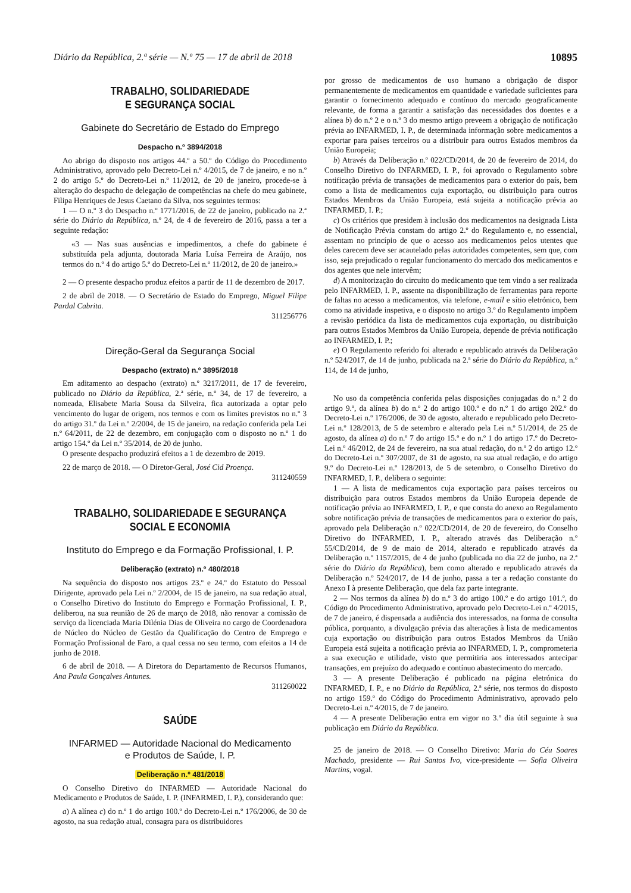Diário da República, 2.ª série — N.º 75 — 17 de abril de 2018 10895
TRABALHO, SOLIDARIEDADE
E SEGURANÇA SOCIAL
Gabinete do Secretário de Estado do Emprego
Despacho n.º 3894/2018
Ao abrigo do disposto nos artigos 44.º a 50.º do Código do Procedimento Administrativo, aprovado pelo Decreto-Lei n.º 4/2015, de 7 de janeiro, e no n.º 2 do artigo 5.º do Decreto-Lei n.º 11/2012, de 20 de janeiro, procede-se à alteração do despacho de delegação de competências na chefe do meu gabinete, Filipa Henriques de Jesus Caetano da Silva, nos seguintes termos:
1 — O n.º 3 do Despacho n.º 1771/2016, de 22 de janeiro, publicado na 2.ª série do Diário da República, n.º 24, de 4 de fevereiro de 2016, passa a ter a seguinte redação:
«3 — Nas suas ausências e impedimentos, a chefe do gabinete é substituída pela adjunta, doutorada Maria Luísa Ferreira de Araújo, nos termos do n.º 4 do artigo 5.º do Decreto-Lei n.º 11/2012, de 20 de janeiro.»
2 — O presente despacho produz efeitos a partir de 11 de dezembro de 2017.
2 de abril de 2018. — O Secretário de Estado do Emprego, Miguel Filipe Pardal Cabrita.
311256776
Direção-Geral da Segurança Social
Despacho (extrato) n.º 3895/2018
Em aditamento ao despacho (extrato) n.º 3217/2011, de 17 de fevereiro, publicado no Diário da República, 2.ª série, n.º 34, de 17 de fevereiro, a nomeada, Elisabete Maria Sousa da Silveira, fica autorizada a optar pelo vencimento do lugar de origem, nos termos e com os limites previstos no n.º 3 do artigo 31.º da Lei n.º 2/2004, de 15 de janeiro, na redação conferida pela Lei n.º 64/2011, de 22 de dezembro, em conjugação com o disposto no n.º 1 do artigo 154.º da Lei n.º 35/2014, de 20 de junho.
O presente despacho produzirá efeitos a 1 de dezembro de 2019.
22 de março de 2018. — O Diretor-Geral, José Cid Proença.
311240559
TRABALHO, SOLIDARIEDADE E SEGURANÇA
SOCIAL E ECONOMIA
Instituto do Emprego e da Formação Profissional, I. P.
Deliberação (extrato) n.º 480/2018
Na sequência do disposto nos artigos 23.º e 24.º do Estatuto do Pessoal Dirigente, aprovado pela Lei n.º 2/2004, de 15 de janeiro, na sua redação atual, o Conselho Diretivo do Instituto do Emprego e Formação Profissional, I. P., deliberou, na sua reunião de 26 de março de 2018, não renovar a comissão de serviço da licenciada Maria Dilénia Dias de Oliveira no cargo de Coordenadora de Núcleo do Núcleo de Gestão da Qualificação do Centro de Emprego e Formação Profissional de Faro, a qual cessa no seu termo, com efeitos a 14 de junho de 2018.
6 de abril de 2018. — A Diretora do Departamento de Recursos Humanos, Ana Paula Gonçalves Antunes.
311260022
SAÚDE
INFARMED — Autoridade Nacional do Medicamento
e Produtos de Saúde, I. P.
Deliberação n.º 481/2018
O Conselho Diretivo do INFARMED — Autoridade Nacional do Medicamento e Produtos de Saúde, I. P. (INFARMED, I. P.), considerando que:
a) A alínea c) do n.º 1 do artigo 100.º do Decreto-Lei n.º 176/2006, de 30 de agosto, na sua redação atual, consagra para os distribuidores
por grosso de medicamentos de uso humano a obrigação de dispor permanentemente de medicamentos em quantidade e variedade suficientes para garantir o fornecimento adequado e contínuo do mercado geograficamente relevante, de forma a garantir a satisfação das necessidades dos doentes e a alínea b) do n.º 2 e o n.º 3 do mesmo artigo preveem a obrigação de notificação prévia ao INFARMED, I. P., de determinada informação sobre medicamentos a exportar para países terceiros ou a distribuir para outros Estados membros da União Europeia;
b) Através da Deliberação n.º 022/CD/2014, de 20 de fevereiro de 2014, do Conselho Diretivo do INFARMED, I. P., foi aprovado o Regulamento sobre notificação prévia de transações de medicamentos para o exterior do país, bem como a lista de medicamentos cuja exportação, ou distribuição para outros Estados Membros da União Europeia, está sujeita a notificação prévia ao INFARMED, I. P.;
c) Os critérios que presidem à inclusão dos medicamentos na designada Lista de Notificação Prévia constam do artigo 2.º do Regulamento e, no essencial, assentam no princípio de que o acesso aos medicamentos pelos utentes que deles carecem deve ser acautelado pelas autoridades competentes, sem que, com isso, seja prejudicado o regular funcionamento do mercado dos medicamentos e dos agentes que nele intervêm;
d) A monitorização do circuito do medicamento que tem vindo a ser realizada pelo INFARMED, I. P., assente na disponibilização de ferramentas para reporte de faltas no acesso a medicamentos, via telefone, e-mail e sítio eletrónico, bem como na atividade inspetiva, e o disposto no artigo 3.º do Regulamento impõem a revisão periódica da lista de medicamentos cuja exportação, ou distribuição para outros Estados Membros da União Europeia, depende de prévia notificação ao INFARMED, I. P.;
e) O Regulamento referido foi alterado e republicado através da Deliberação n.º 524/2017, de 14 de junho, publicada na 2.ª série do Diário da República, n.º 114, de 14 de junho,
No uso da competência conferida pelas disposições conjugadas do n.º 2 do artigo 9.º, da alínea b) do n.º 2 do artigo 100.º e do n.º 1 do artigo 202.º do Decreto-Lei n.º 176/2006, de 30 de agosto, alterado e republicado pelo Decreto-Lei n.º 128/2013, de 5 de setembro e alterado pela Lei n.º 51/2014, de 25 de agosto, da alínea a) do n.º 7 do artigo 15.º e do n.º 1 do artigo 17.º do Decreto-Lei n.º 46/2012, de 24 de fevereiro, na sua atual redação, do n.º 2 do artigo 12.º do Decreto-Lei n.º 307/2007, de 31 de agosto, na sua atual redação, e do artigo 9.º do Decreto-Lei n.º 128/2013, de 5 de setembro, o Conselho Diretivo do INFARMED, I. P., delibera o seguinte:
1 — A lista de medicamentos cuja exportação para países terceiros ou distribuição para outros Estados membros da União Europeia depende de notificação prévia ao INFARMED, I. P., e que consta do anexo ao Regulamento sobre notificação prévia de transações de medicamentos para o exterior do país, aprovado pela Deliberação n.º 022/CD/2014, de 20 de fevereiro, do Conselho Diretivo do INFARMED, I. P., alterado através das Deliberação n.º 55/CD/2014, de 9 de maio de 2014, alterado e republicado através da Deliberação n.º 1157/2015, de 4 de junho (publicada no dia 22 de junho, na 2.ª série do Diário da República), bem como alterado e republicado através da Deliberação n.º 524/2017, de 14 de junho, passa a ter a redação constante do Anexo I à presente Deliberação, que dela faz parte integrante.
2 — Nos termos da alínea b) do n.º 3 do artigo 100.º e do artigo 101.º, do Código do Procedimento Administrativo, aprovado pelo Decreto-Lei n.º 4/2015, de 7 de janeiro, é dispensada a audiência dos interessados, na forma de consulta pública, porquanto, a divulgação prévia das alterações à lista de medicamentos cuja exportação ou distribuição para outros Estados Membros da União Europeia está sujeita a notificação prévia ao INFARMED, I. P., comprometeria a sua execução e utilidade, visto que permitiria aos interessados antecipar transações, em prejuízo do adequado e contínuo abastecimento do mercado.
3 — A presente Deliberação é publicado na página eletrónica do INFARMED, I. P., e no Diário da República, 2.ª série, nos termos do disposto no artigo 159.º do Código do Procedimento Administrativo, aprovado pelo Decreto-Lei n.º 4/2015, de 7 de janeiro.
4 — A presente Deliberação entra em vigor no 3.º dia útil seguinte à sua publicação em Diário da República.
25 de janeiro de 2018. — O Conselho Diretivo: Maria do Céu Soares Machado, presidente — Rui Santos Ivo, vice-presidente — Sofia Oliveira Martins, vogal.